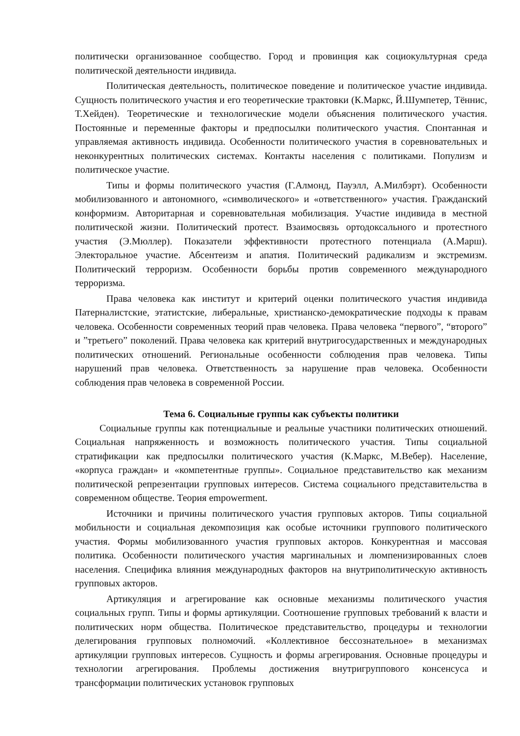политически организованное сообщество. Город и провинция как социокультурная среда политической деятельности индивида.
Политическая деятельность, политическое поведение и политическое участие индивида. Сущность политического участия и его теоретические трактовки (К.Маркс, Й.Шумпетер, Тённис, Т.Хейден). Теоретические и технологические модели объяснения политического участия. Постоянные и переменные факторы и предпосылки политического участия. Спонтанная и управляемая активность индивида. Особенности политического участия в соревновательных и неконкурентных политических системах. Контакты населения с политиками. Популизм и политическое участие.
Типы и формы политического участия (Г.Алмонд, Пауэлл, А.Милбэрт). Особенности мобилизованного и автономного, «символического» и «ответственного» участия. Гражданский конформизм. Авторитарная и соревновательная мобилизация. Участие индивида в местной политической жизни. Политический протест. Взаимосвязь ортодоксального и протестного участия (Э.Мюллер). Показатели эффективности протестного потенциала (А.Марш). Электоральное участие. Абсентеизм и апатия. Политический радикализм и экстремизм. Политический терроризм. Особенности борьбы против современного международного терроризма.
Права человека как институт и критерий оценки политического участия индивида Патерналистские, этатистские, либеральные, христианско-демократические подходы к правам человека. Особенности современных теорий прав человека. Права человека “первого”, “второго” и ”третьего” поколений. Права человека как критерий внутригосударственных и международных политических отношений. Региональные особенности соблюдения прав человека. Типы нарушений прав человека. Ответственность за нарушение прав человека. Особенности соблюдения прав человека в современной России.
Тема 6. Социальные группы как субъекты политики
Социальные группы как потенциальные и реальные участники политических отношений. Социальная напряженность и возможность политического участия. Типы социальной стратификации как предпосылки политического участия (К.Маркс, М.Вебер). Население, «корпуса граждан» и «компетентные группы». Социальное представительство как механизм политической репрезентации групповых интересов. Система социального представительства в современном обществе. Теория empowerment.
Источники и причины политического участия групповых акторов. Типы социальной мобильности и социальная декомпозиция как особые источники группового политического участия. Формы мобилизованного участия групповых акторов. Конкурентная и массовая политика. Особенности политического участия маргинальных и люмпенизированных слоев населения. Специфика влияния международных факторов на внутриполитическую активность групповых акторов.
Артикуляция и агрегирование как основные механизмы политического участия социальных групп. Типы и формы артикуляции. Соотношение групповых требований к власти и политических норм общества. Политическое представительство, процедуры и технологии делегирования групповых полномочий. «Коллективное бессознательное» в механизмах артикуляции групповых интересов. Сущность и формы агрегирования. Основные процедуры и технологии агрегирования. Проблемы достижения внутригруппового консенсуса и трансформации политических установок групповых